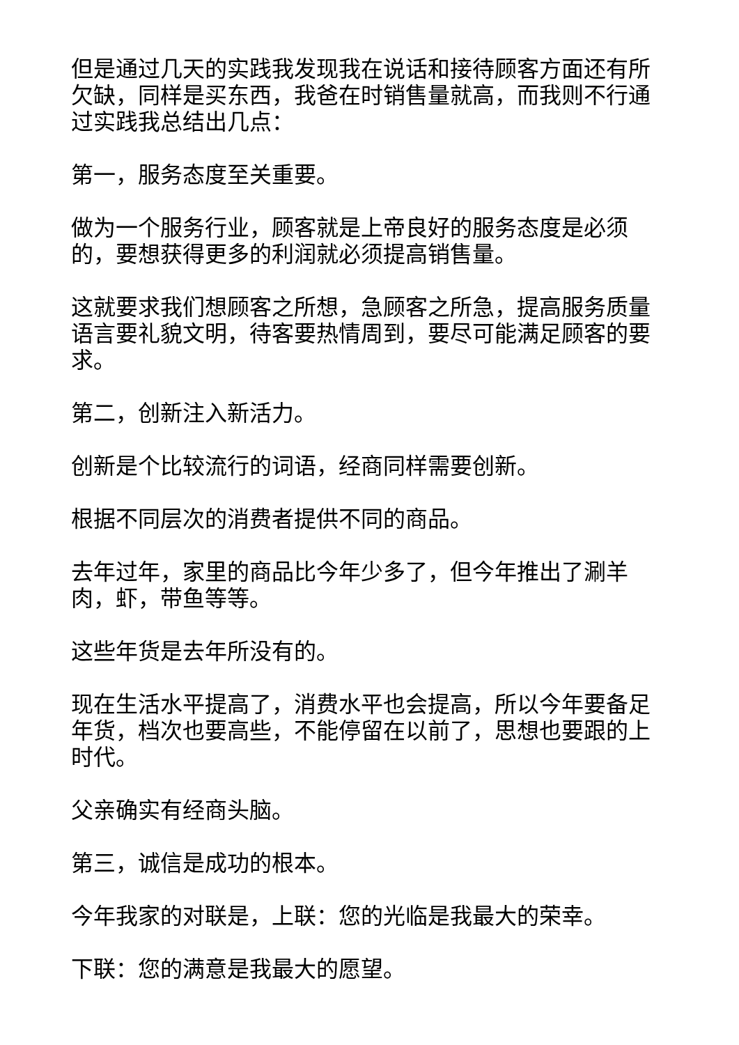但是通过几天的实践我发现我在说话和接待顾客方面还有所欠缺，同样是买东西，我爸在时销售量就高，而我则不行通过实践我总结出几点：
第一，服务态度至关重要。
做为一个服务行业，顾客就是上帝良好的服务态度是必须的，要想获得更多的利润就必须提高销售量。
这就要求我们想顾客之所想，急顾客之所急，提高服务质量语言要礼貌文明，待客要热情周到，要尽可能满足顾客的要求。
第二，创新注入新活力。
创新是个比较流行的词语，经商同样需要创新。
根据不同层次的消费者提供不同的商品。
去年过年，家里的商品比今年少多了，但今年推出了涮羊肉，虾，带鱼等等。
这些年货是去年所没有的。
现在生活水平提高了，消费水平也会提高，所以今年要备足年货，档次也要高些，不能停留在以前了，思想也要跟的上时代。
父亲确实有经商头脑。
第三，诚信是成功的根本。
今年我家的对联是，上联：您的光临是我最大的荣幸。
下联：您的满意是我最大的愿望。